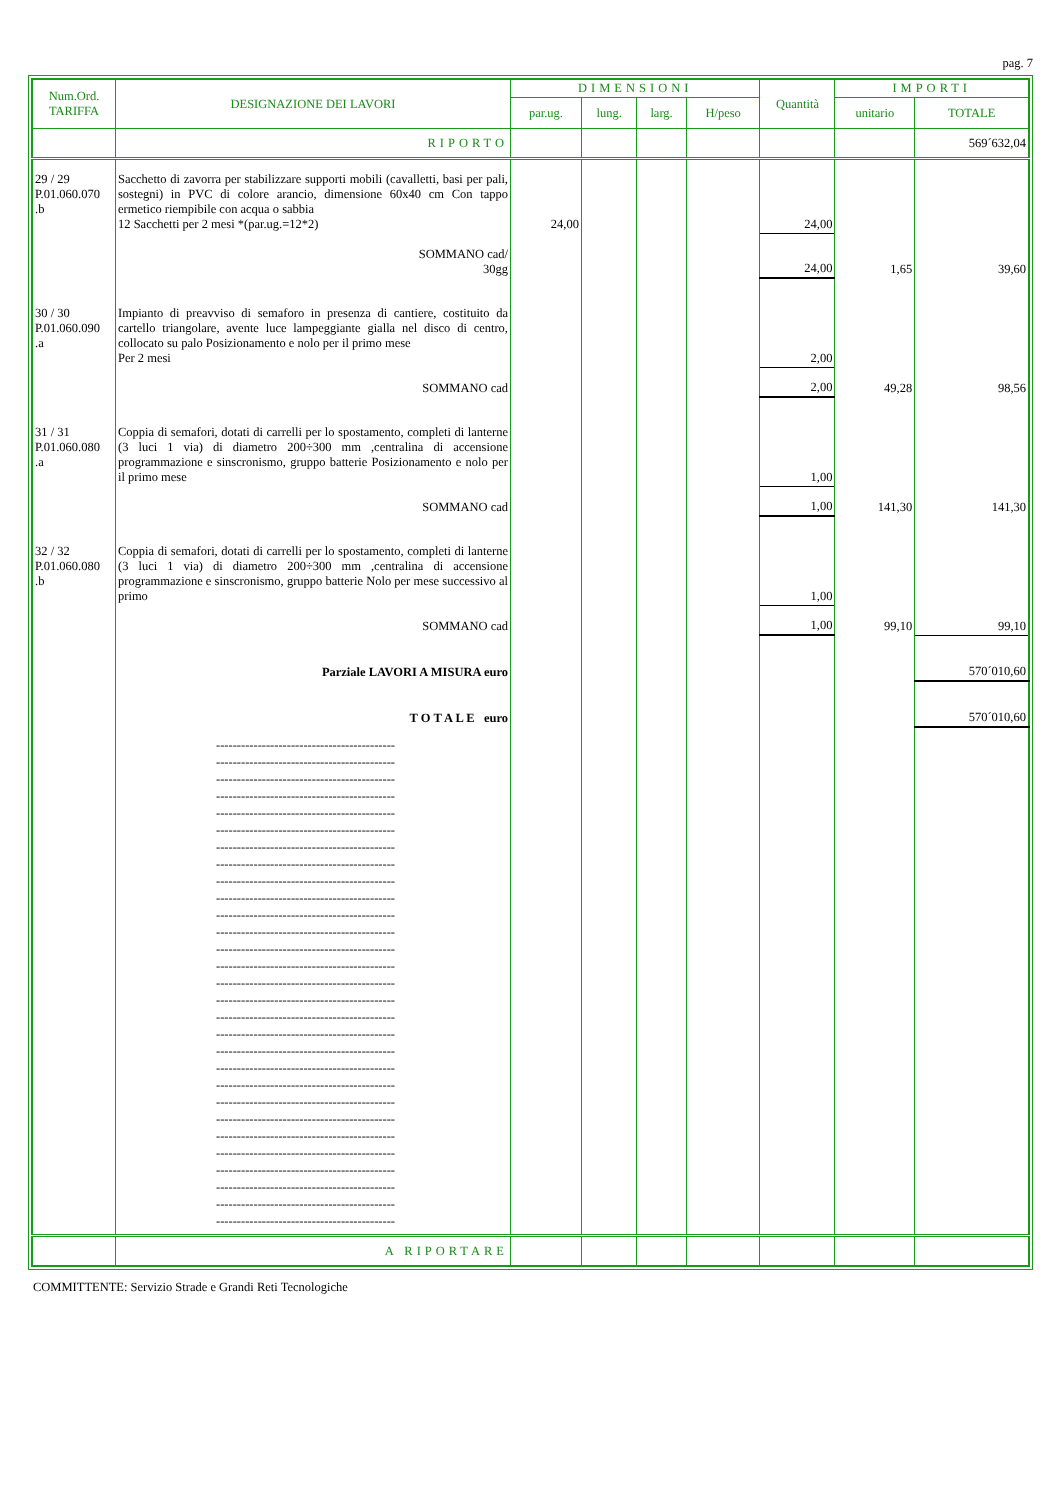pag. 7
| Num.Ord. TARIFFA | DESIGNAZIONE DEI LAVORI | DIMENSIONI | | | | Quantità | IMPORTI | |
| --- | --- | --- | --- | --- | --- | --- | --- | --- |
| | | par.ug. | lung. | larg. | H/peso | | unitario | TOTALE |
| | RIPORTO | | | | | | | 569´632,04 |
| 29 / 29 P.01.060.070 .b | Sacchetto di zavorra per stabilizzare supporti mobili (cavalletti, basi per pali, sostegni) in PVC di colore arancio, dimensione 60x40 cm Con tappo ermetico riempibile con acqua o sabbia 12 Sacchetti per 2 mesi *(par.ug.=12*2) | 24,00 | | | | 24,00 | | |
| | SOMMANO cad/ 30gg | | | | | 24,00 | 1,65 | 39,60 |
| 30 / 30 P.01.060.090 .a | Impianto di preavviso di semaforo in presenza di cantiere, costituito da cartello triangolare, avente luce lampeggiante gialla nel disco di centro, collocato su palo Posizionamento e nolo per il primo mese Per 2 mesi | | | | | 2,00 | | |
| | SOMMANO cad | | | | | 2,00 | 49,28 | 98,56 |
| 31 / 31 P.01.060.080 .a | Coppia di semafori, dotati di carrelli per lo spostamento, completi di lanterne (3 luci 1 via) di diametro 200÷300 mm ,centralina di accensione programmazione e sinscronismo, gruppo batterie Posizionamento e nolo per il primo mese | | | | | 1,00 | | |
| | SOMMANO cad | | | | | 1,00 | 141,30 | 141,30 |
| 32 / 32 P.01.060.080 .b | Coppia di semafori, dotati di carrelli per lo spostamento, completi di lanterne (3 luci 1 via) di diametro 200÷300 mm ,centralina di accensione programmazione e sinscronismo, gruppo batterie Nolo per mese successivo al primo | | | | | 1,00 | | |
| | SOMMANO cad | | | | | 1,00 | 99,10 | 99,10 |
| | Parziale LAVORI A MISURA euro | | | | | | | 570´010,60 |
| | T O T A L E euro | | | | | | | 570´010,60 |
| | ------------------------------------------- ------------------------------------------- ------------------------------------------- ------------------------------------------- ------------------------------------------- ------------------------------------------- ------------------------------------------- ------------------------------------------- ------------------------------------------- ------------------------------------------- ------------------------------------------- ------------------------------------------- ------------------------------------------- ------------------------------------------- ------------------------------------------- ------------------------------------------- ------------------------------------------- ------------------------------------------- ------------------------------------------- ------------------------------------------- ------------------------------------------- ------------------------------------------- ------------------------------------------- ------------------------------------------- ------------------------------------------- ------------------------------------------- ------------------------------------------- ------------------------------------------- ------------------------------------------- | | | | | | | |
| | A RIPORTARE | | | | | | | |
COMMITTENTE: Servizio Strade e Grandi Reti Tecnologiche